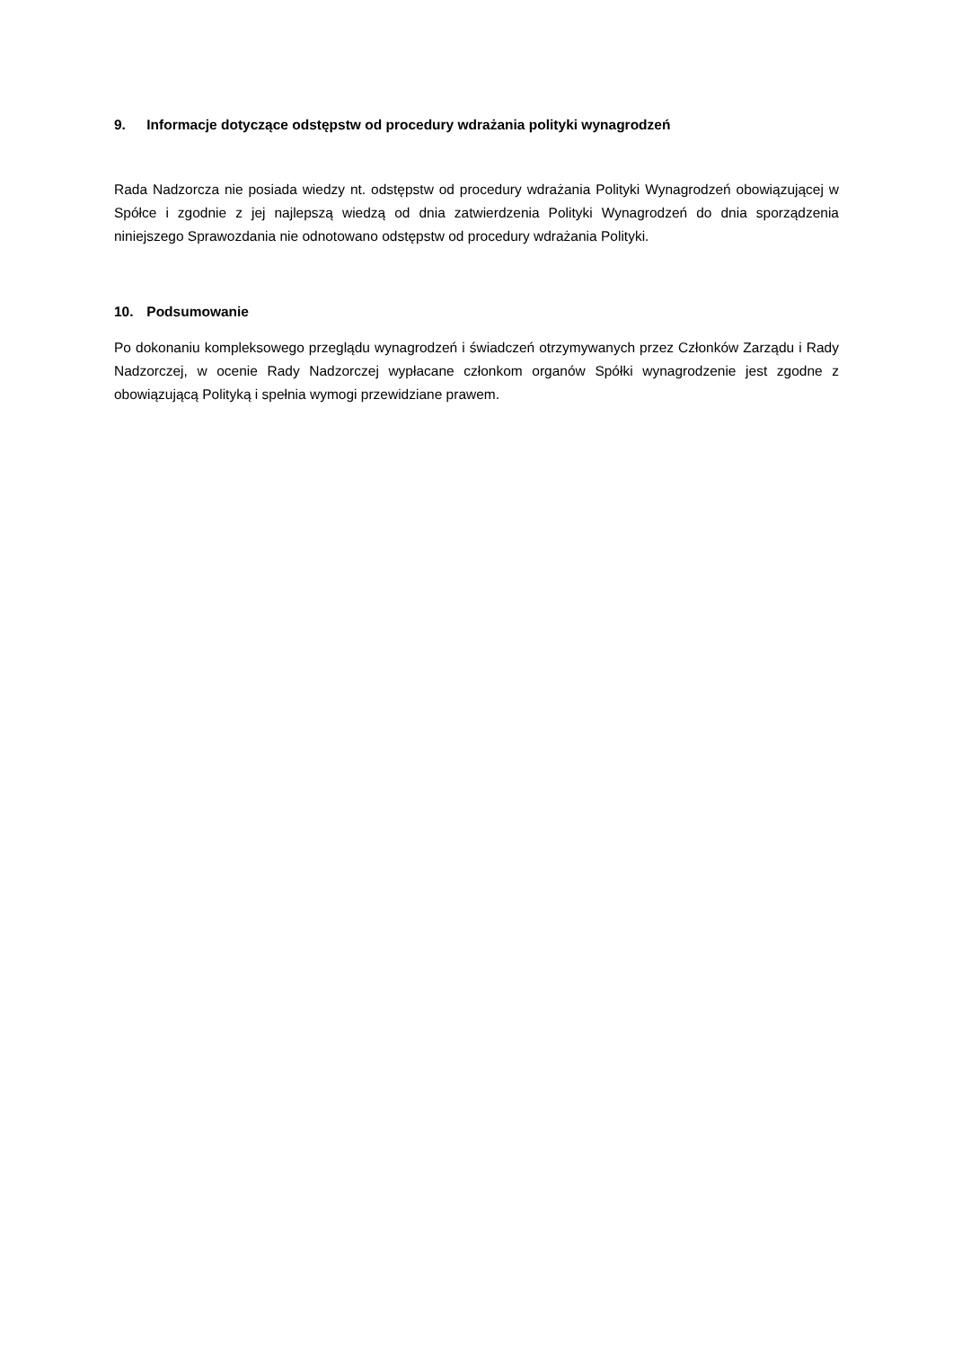9. Informacje dotyczące odstępstw od procedury wdrażania polityki wynagrodzeń
Rada Nadzorcza nie posiada wiedzy nt. odstępstw od procedury wdrażania Polityki Wynagrodzeń obowiązującej w Spółce i zgodnie z jej najlepszą wiedzą od dnia zatwierdzenia Polityki Wynagrodzeń do dnia sporządzenia niniejszego Sprawozdania nie odnotowano odstępstw od procedury wdrażania Polityki.
10. Podsumowanie
Po dokonaniu kompleksowego przeglądu wynagrodzeń i świadczeń otrzymywanych przez Członków Zarządu i Rady Nadzorczej, w ocenie Rady Nadzorczej wypłacane członkom organów Spółki wynagrodzenie jest zgodne z obowiązującą Polityką i spełnia wymogi przewidziane prawem.